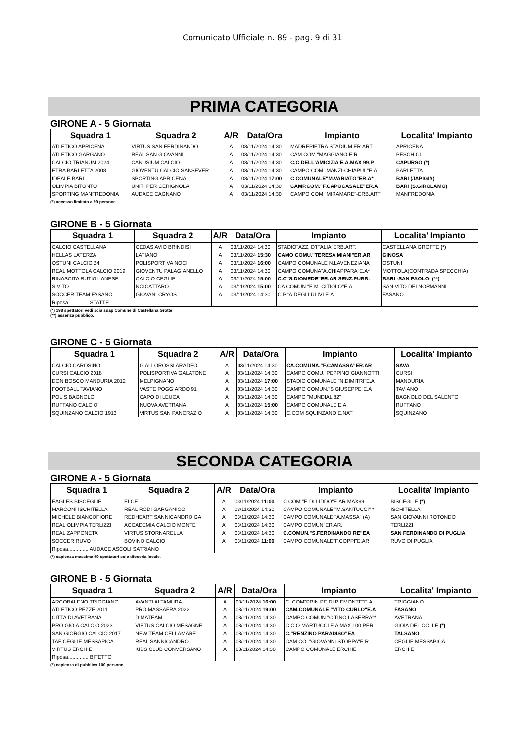Comunicato Ufficiale n. 89 - pag. 9 di 31
PRIMA CATEGORIA
GIRONE A - 5 Giornata
| Squadra 1 | Squadra 2 | A/R | Data/Ora | Impianto | Localita' Impianto |
| --- | --- | --- | --- | --- | --- |
| ATLETICO APRICENA | VIRTUS SAN FERDINANDO | A | 03/11/2024 14:30 | MADREPIETRA STADIUM ER.ART. | APRICENA |
| ATLETICO GARGANO | REAL SAN GIOVANNI | A | 03/11/2024 14:30 | CAM COM."MAGGIANO E.R. | PESCHICI |
| CALCIO TRIANUM 2024 | CANUSIUM CALCIO | A | 03/11/2024 14:30 | C.C DELL'AMICIZIA E.A.MAX 99.P | CAPURSO (*) |
| ETRA BARLETTA 2008 | GIOVENTU CALCIO SANSEVER | A | 03/11/2024 14:30 | CAMPO COM."MANZI-CHIAPUL"E.A | BARLETTA |
| IDEALE BARI | SPORTING APRICENA | A | 03/11/2024 17:00 | C COMUNALE"M.VARIATO"ER.A* | BARI (JAPIGIA) |
| OLIMPIA BITONTO | UNITI PER CERIGNOLA | A | 03/11/2024 14:30 | CAMP.COM."F.CAPOCASALE"ER.A | BARI (S.GIROLAMO) |
| SPORTING MANFREDONIA | AUDACE CAGNANO | A | 03/11/2024 14:30 | CAMPO COM."MIRAMARE"-ERB.ART | MANFREDONIA |
(*) accesso limitato a 99 persone
GIRONE B - 5 Giornata
| Squadra 1 | Squadra 2 | A/R | Data/Ora | Impianto | Localita' Impianto |
| --- | --- | --- | --- | --- | --- |
| CALCIO CASTELLANA | CEDAS AVIO BRINDISI | A | 03/11/2024 14:30 | STADIO"AZZ. D'ITALIA"ERB.ART. | CASTELLANA GROTTE (*) |
| HELLAS LATERZA | LATIANO | A | 03/11/2024 15:30 | CAMO COMU."TERESA MIANI"ER.AR | GINOSA |
| OSTUNI CALCIO 24 | POLISPORTIVA NOCI | A | 03/11/2024 16:00 | CAMPO COMUNALE N.LAVENEZIANA | OSTUNI |
| REAL MOTTOLA CALCIO 2019 | GIOVENTU PALAGIANELLO | A | 03/11/2024 14:30 | CAMPO COMUNA"A.CHIAPPARA"E.A* | MOTTOLA(CONTRADA SPECCHIA) |
| RINASCITA RUTIGLIANESE | CALCIO CEGLIE | A | 03/11/2024 15:00 | C.C"S.DIOMEDE"ER.AR SENZ.PUBB. | BARI -SAN PAOLO- (**) |
| S.VITO | NOICATTARO | A | 03/11/2024 15:00 | CA.COMUN."E.M. CITIOLO"E.A | SAN VITO DEI NORMANNI |
| SOCCER TEAM FASANO | GIOVANI CRYOS | A | 03/11/2024 14:30 | C.P."A.DEGLI ULIVI E.A. | FASANO |
| Riposa.............. STATTE | | | | | |
(*) 198 spettatori vedi scia suap Comune di Castellana Grotte
(**) assenza pubblico.
GIRONE C - 5 Giornata
| Squadra 1 | Squadra 2 | A/R | Data/Ora | Impianto | Localita' Impianto |
| --- | --- | --- | --- | --- | --- |
| CALCIO CAROSINO | GIALLOROSSI ARADEO | A | 03/11/2024 14:30 | CA.COMUNA."F.CAMASSA"ER.AR | SAVA |
| CURSI CALCIO 2018 | POLISPORTIVA GALATONE | A | 03/11/2024 14:30 | CAMPO COMU."PEPPINO GIANNOTTI | CURSI |
| DON BOSCO MANDURIA 2012 | MELPIGNANO | A | 03/11/2024 17:00 | STADIO COMUNALE "N.DIMITRI"E.A | MANDURIA |
| FOOTBALL TAVIANO | VASTE POGGIARDO 91 | A | 03/11/2024 14:30 | CAMPO COMUN."S.GIUSEPPE"E.A | TAVIANO |
| POLIS BAGNOLO | CAPO DI LEUCA | A | 03/11/2024 14:30 | CAMPO "MUNDIAL 82" | BAGNOLO DEL SALENTO |
| RUFFANO CALCIO | NUOVA AVETRANA | A | 03/11/2024 15:00 | CAMPO COMUNALE E.A. | RUFFANO |
| SQUINZANO CALCIO 1913 | VIRTUS SAN PANCRAZIO | A | 03/11/2024 14:30 | C.COM SQUINZANO E.NAT | SQUINZANO |
SECONDA CATEGORIA
GIRONE A - 5 Giornata
| Squadra 1 | Squadra 2 | A/R | Data/Ora | Impianto | Localita' Impianto |
| --- | --- | --- | --- | --- | --- |
| EAGLES BISCEGLIE | ELCE | A | 03/11/2024 11:00 | C.COM."F. DI LIDDO"E.AR MAX99 | BISCEGLIE (*) |
| MARCONI ISCHITELLA | REAL RODI GARGANICO | A | 03/11/2024 14:30 | CAMPO COMUNALE "M.SANTUCCI" * | ISCHITELLA |
| MICHELE BIANCOFIORE | REDHEART SANNICANDRO GA | A | 03/11/2024 14:30 | CAMPO COMUNALE "A.MASSA" (A) | SAN GIOVANNI ROTONDO |
| REAL OLIMPIA TERLIZZI | ACCADEMIA CALCIO MONTE | A | 03/11/2024 14:30 | CAMPO COMUN"ER.AR. | TERLIZZI |
| REAL ZAPPONETA | VIRTUS STORNARELLA | A | 03/11/2024 14:30 | C.COMUN."S.FERDINANDO RE"EA | SAN FERDINANDO DI PUGLIA |
| SOCCER RUVO | BOVINO CALCIO | A | 03/11/2024 11:00 | CAMPO COMUNALE"F.COPPI"E.AR | RUVO DI PUGLIA |
| Riposa.............. AUDACE ASCOLI SATRIANO | | | | | |
(*) capienza massima 99 spettatori solo tifoseria locale.
GIRONE B - 5 Giornata
| Squadra 1 | Squadra 2 | A/R | Data/Ora | Impianto | Localita' Impianto |
| --- | --- | --- | --- | --- | --- |
| ARCOBALENO TRIGGIANO | AVANTI ALTAMURA | A | 03/11/2024 16:00 | C. COM"PRIN.PE DI PIEMONTE"E.A | TRIGGIANO |
| ATLETICO PEZZE 2011 | PRO MASSAFRA 2022 | A | 03/11/2024 19:00 | CAM.COMUNALE "VITO CURLO"E.A | FASANO |
| CITTA DI AVETRANA | DIMATEAM | A | 03/11/2024 14:30 | CAMPO COMUN."C.TINO LASERRA"* | AVETRANA |
| PRO GIOIA CALCIO 2023 | VIRTUS CALCIO MESAGNE | A | 03/11/2024 14:30 | C.C.O MARTUCCI E.A MAX 100 PER | GIOIA DEL COLLE (*) |
| SAN GIORGIO CALCIO 2017 | NEW TEAM CELLAMARE | A | 03/11/2024 14:30 | C."RENZINO PARADISO"EA | TALSANO |
| TAF CEGLIE MESSAPICA | REAL SANNICANDRO | A | 03/11/2024 14:30 | CAM.CO. "GIOVANNI STOPPA"E.R | CEGLIE MESSAPICA |
| VIRTUS ERCHIE | KIDS CLUB CONVERSANO | A | 03/11/2024 14:30 | CAMPO COMUNALE ERCHIE | ERCHIE |
| Riposa.............. BITETTO | | | | | |
(*) capienza di pubblico 100 persone.